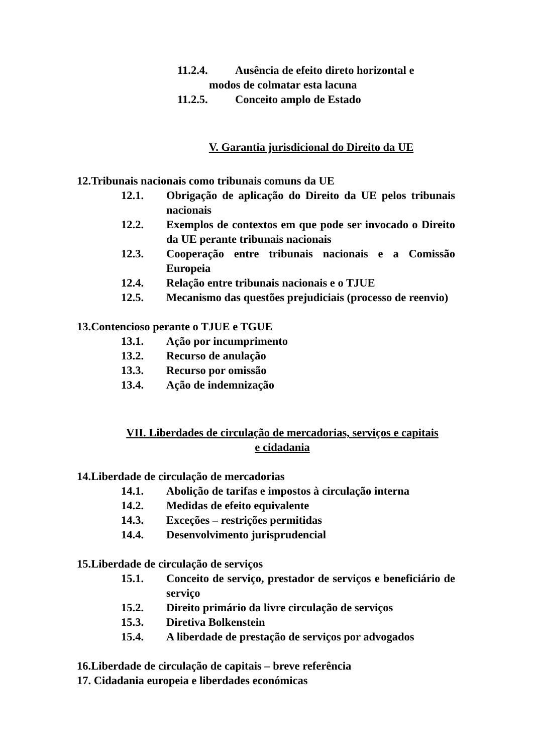11.2.4. Ausência de efeito direto horizontal e
modos de colmatar esta lacuna
11.2.5. Conceito amplo de Estado
V. Garantia jurisdicional do Direito da UE
12.Tribunais nacionais como tribunais comuns da UE
12.1. Obrigação de aplicação do Direito da UE pelos tribunais nacionais
12.2. Exemplos de contextos em que pode ser invocado o Direito da UE perante tribunais nacionais
12.3. Cooperação entre tribunais nacionais e a Comissão Europeia
12.4. Relação entre tribunais nacionais e o TJUE
12.5. Mecanismo das questões prejudiciais (processo de reenvio)
13.Contencioso perante o TJUE e TGUE
13.1. Ação por incumprimento
13.2. Recurso de anulação
13.3. Recurso por omissão
13.4. Ação de indemnização
VII. Liberdades de circulação de mercadorias, serviços e capitais
e cidadania
14.Liberdade de circulação de mercadorias
14.1. Abolição de tarifas e impostos à circulação interna
14.2. Medidas de efeito equivalente
14.3. Exceções – restrições permitidas
14.4. Desenvolvimento jurisprudencial
15.Liberdade de circulação de serviços
15.1. Conceito de serviço, prestador de serviços e beneficiário de serviço
15.2. Direito primário da livre circulação de serviços
15.3. Diretiva Bolkenstein
15.4. A liberdade de prestação de serviços por advogados
16.Liberdade de circulação de capitais – breve referência
17. Cidadania europeia e liberdades económicas